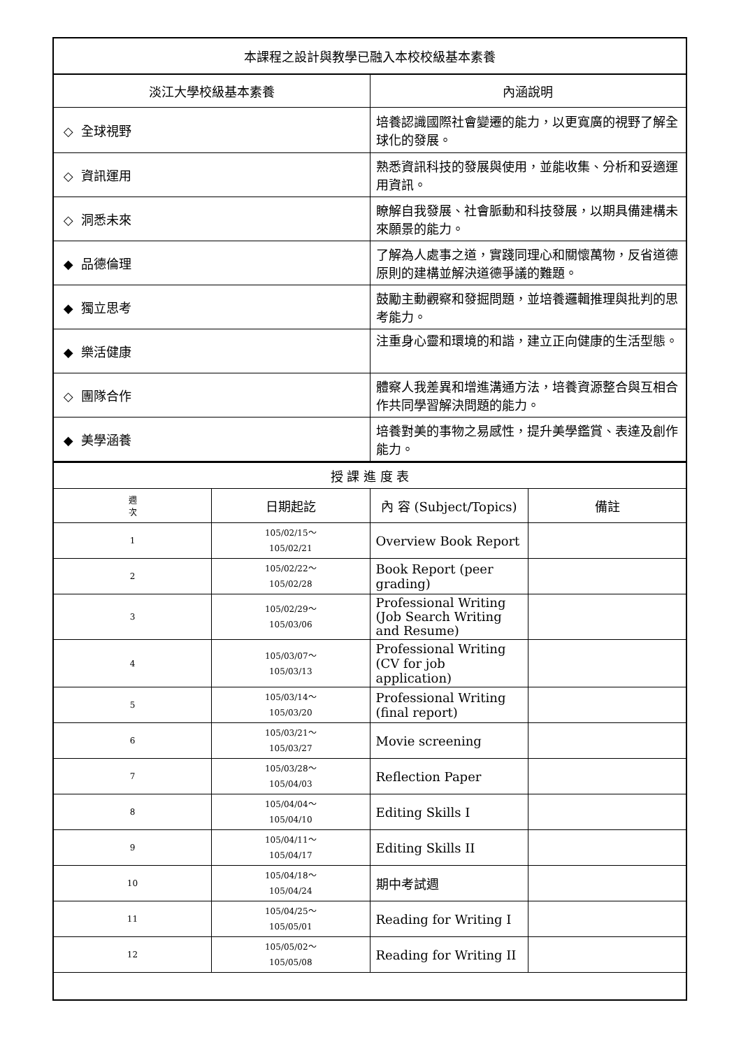| 本課程之設計與教學已融入本校校級基本素養 | |
| 淡江大學校級基本素養 | 內涵說明 |
| ◇ 全球視野 | 培養認識國際社會變遷的能力，以更寬廣的視野了解全球化的發展。 |
| ◇ 資訊運用 | 熟悉資訊科技的發展與使用，並能收集、分析和妥適運用資訊。 |
| ◇ 洞悉未來 | 瞭解自我發展、社會脈動和科技發展，以期具備建構未來願景的能力。 |
| ◆ 品德倫理 | 了解為人處事之道，實踐同理心和關懷萬物，反省道德原則的建構並解決道德爭議的難題。 |
| ◆ 獨立思考 | 鼓勵主動觀察和發掘問題，並培養邏輯推理與批判的思考能力。 |
| ◆ 樂活健康 | 注重身心靈和環境的和諧，建立正向健康的生活型態。 |
| ◇ 團隊合作 | 體察人我差異和增進溝通方法，培養資源整合與互相合作共同學習解決問題的能力。 |
| ◆ 美學涵養 | 培養對美的事物之易感性，提升美學鑑賞、表達及創作能力。 |
| 授 課 進 度 表 | | | |
| 週 次 | 日期起訖 | 內 容 (Subject/Topics) | 備註 |
| 1 | 105/02/15～ 105/02/21 | Overview Book Report | |
| 2 | 105/02/22～ 105/02/28 | Book Report (peer grading) | |
| 3 | 105/02/29～ 105/03/06 | Professional Writing (Job Search Writing and Resume) | |
| 4 | 105/03/07～ 105/03/13 | Professional Writing (CV for job application) | |
| 5 | 105/03/14～ 105/03/20 | Professional Writing (final report) | |
| 6 | 105/03/21～ 105/03/27 | Movie screening | |
| 7 | 105/03/28～ 105/04/03 | Reflection Paper | |
| 8 | 105/04/04～ 105/04/10 | Editing Skills I | |
| 9 | 105/04/11～ 105/04/17 | Editing Skills II | |
| 10 | 105/04/18～ 105/04/24 | 期中考試週 | |
| 11 | 105/04/25～ 105/05/01 | Reading for Writing I | |
| 12 | 105/05/02～ 105/05/08 | Reading for Writing II | |